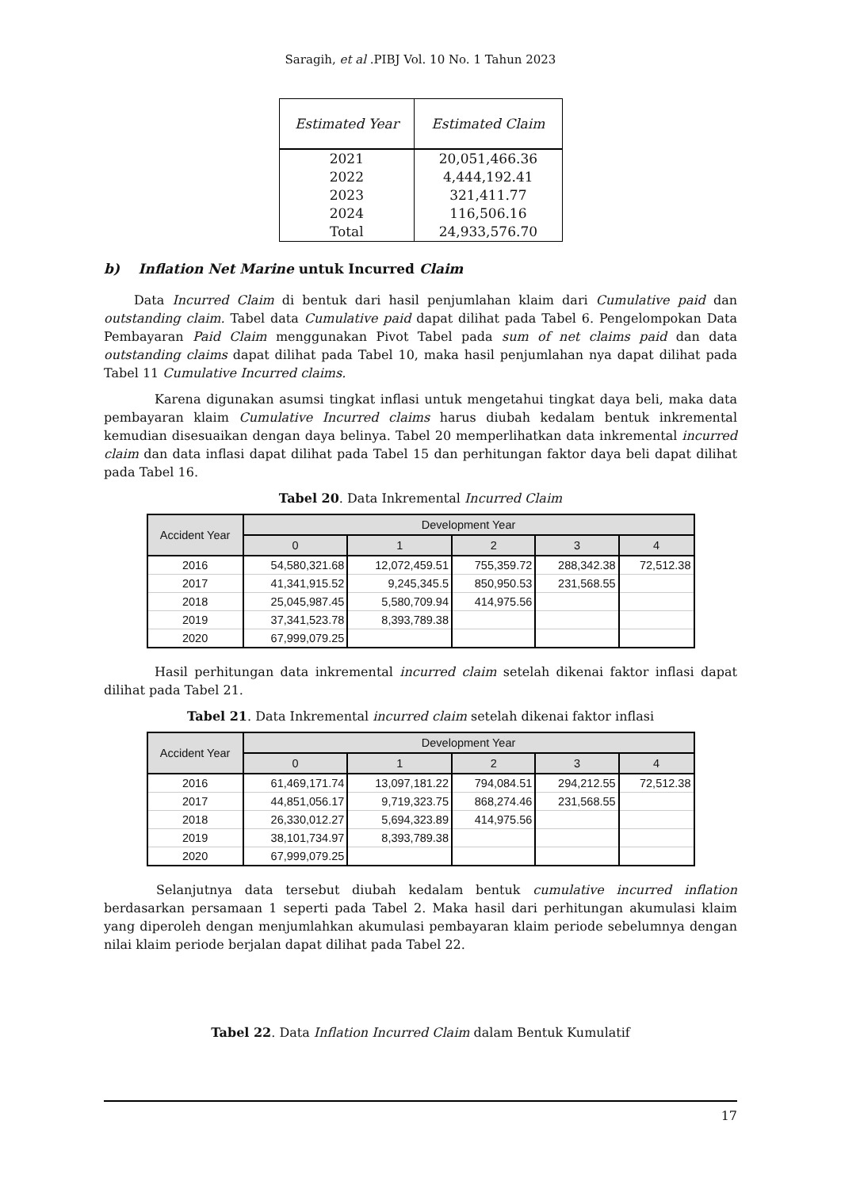Saragih, et al .PIBJ Vol. 10 No. 1 Tahun 2023
| Estimated Year | Estimated Claim |
| --- | --- |
| 2021 | 20,051,466.36 |
| 2022 | 4,444,192.41 |
| 2023 | 321,411.77 |
| 2024 | 116,506.16 |
| Total | 24,933,576.70 |
b) Inflation Net Marine untuk Incurred Claim
Data Incurred Claim di bentuk dari hasil penjumlahan klaim dari Cumulative paid dan outstanding claim. Tabel data Cumulative paid dapat dilihat pada Tabel 6. Pengelompokan Data Pembayaran Paid Claim menggunakan Pivot Tabel pada sum of net claims paid dan data outstanding claims dapat dilihat pada Tabel 10, maka hasil penjumlahan nya dapat dilihat pada Tabel 11 Cumulative Incurred claims.
Karena digunakan asumsi tingkat inflasi untuk mengetahui tingkat daya beli, maka data pembayaran klaim Cumulative Incurred claims harus diubah kedalam bentuk inkremental kemudian disesuaikan dengan daya belinya. Tabel 20 memperlihatkan data inkremental incurred claim dan data inflasi dapat dilihat pada Tabel 15 dan perhitungan faktor daya beli dapat dilihat pada Tabel 16.
Tabel 20. Data Inkremental Incurred Claim
| Accident Year | Development Year | | | | |
| --- | --- | --- | --- | --- | --- |
| | 0 | 1 | 2 | 3 | 4 |
| 2016 | 54,580,321.68 | 12,072,459.51 | 755,359.72 | 288,342.38 | 72,512.38 |
| 2017 | 41,341,915.52 | 9,245,345.5 | 850,950.53 | 231,568.55 | |
| 2018 | 25,045,987.45 | 5,580,709.94 | 414,975.56 | | |
| 2019 | 37,341,523.78 | 8,393,789.38 | | | |
| 2020 | 67,999,079.25 | | | | |
Hasil perhitungan data inkremental incurred claim setelah dikenai faktor inflasi dapat dilihat pada Tabel 21.
Tabel 21. Data Inkremental incurred claim setelah dikenai faktor inflasi
| Accident Year | Development Year | | | | |
| --- | --- | --- | --- | --- | --- |
| | 0 | 1 | 2 | 3 | 4 |
| 2016 | 61,469,171.74 | 13,097,181.22 | 794,084.51 | 294,212.55 | 72,512.38 |
| 2017 | 44,851,056.17 | 9,719,323.75 | 868,274.46 | 231,568.55 | |
| 2018 | 26,330,012.27 | 5,694,323.89 | 414,975.56 | | |
| 2019 | 38,101,734.97 | 8,393,789.38 | | | |
| 2020 | 67,999,079.25 | | | | |
Selanjutnya data tersebut diubah kedalam bentuk cumulative incurred inflation berdasarkan persamaan 1 seperti pada Tabel 2. Maka hasil dari perhitungan akumulasi klaim yang diperoleh dengan menjumlahkan akumulasi pembayaran klaim periode sebelumnya dengan nilai klaim periode berjalan dapat dilihat pada Tabel 22.
Tabel 22. Data Inflation Incurred Claim dalam Bentuk Kumulatif
17